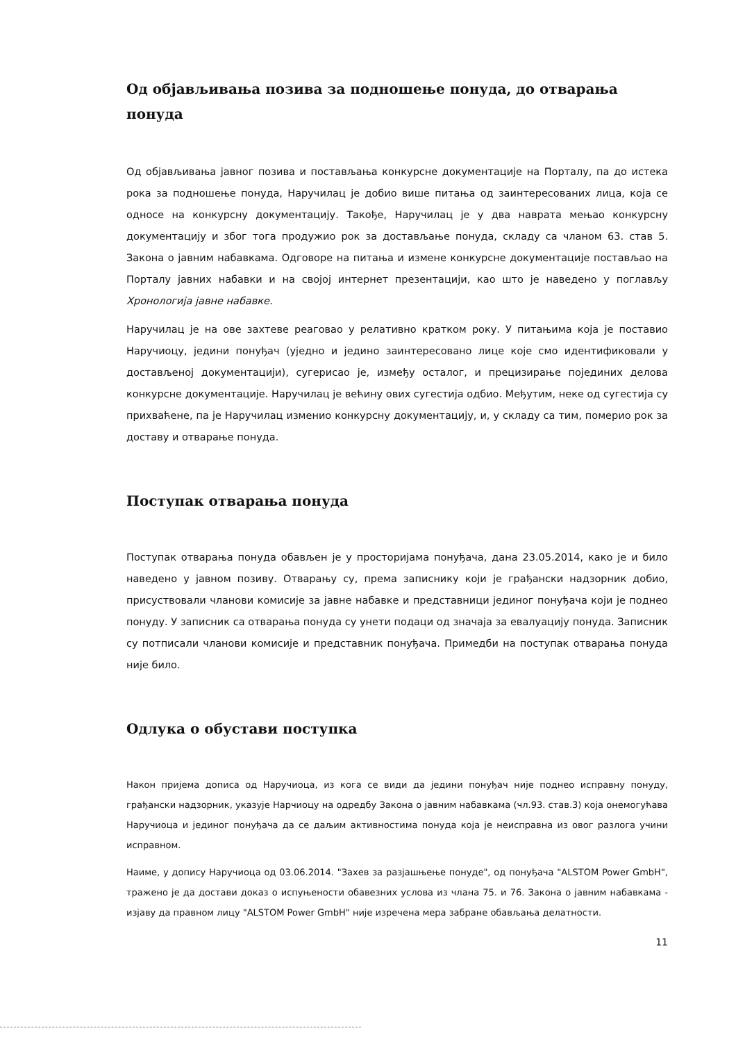Од објављивања позива за подношење понуда, до отварања понуда
Од објављивања јавног позива и постављања конкурсне документације на Порталу, па до истека рока за подношење понуда, Наручилац је добио више питања од заинтересованих лица, која се односе на конкурсну документацију. Такође, Наручилац је у два наврата мењао конкурсну документацију и због тога продужио рок за достављање понуда, складу са чланом 63. став 5. Закона о јавним набавкама. Одговоре на питања и измене конкурсне документације постављао на Порталу јавних набавки и на својој интернет презентацији, као што је наведено у поглављу Хронологија јавне набавке.
Наручилац је на ове захтеве реаговао у релативно кратком року. У питањима која је поставио Наручиоцу, једини понуђач (уједно и једино заинтересовано лице које смо идентификовали у достављеној документацији), сугерисао је, између осталог, и прецизирање појединих делова конкурсне документације. Наручилац је већину ових сугестија одбио. Међутим, неке од сугестија су прихваћене, па је Наручилац изменио конкурсну документацију, и, у складу са тим, померио рок за доставу и отварање понуда.
Поступак отварања понуда
Поступак отварања понуда обављен је у просторијама понуђача, дана 23.05.2014, како је и било наведено у јавном позиву. Отварању су, према записнику који је грађански надзорник добио, присуствовали чланови комисије за јавне набавке и представници јединог понуђача који је поднео понуду. У записник са отварања понуда су унети подаци од значаја за евалуацију понуда. Записник су потписали чланови комисије и представник понуђача. Примедби на поступак отварања понуда није било.
Одлука о обустави поступка
Након пријема дописа од Наручиоца, из кога се види да једини понуђач није поднео исправну понуду, грађански надзорник, указује Нарчиоцу на одредбу Закона о јавним набавкама (чл.93. став.3) која онемогућава Наручиоца и јединог понуђача да се даљим активностима понуда која је неисправна из овог разлога учини исправном.
Наиме, у допису Наручиоца од 03.06.2014. "Захев за разјашњење понуде", од понуђача "ALSTOM Power GmbH", тражено је да достави доказ о испуњености обавезних услова из члана 75. и 76. Закона о јавним набавкама - изјаву да правном лицу "ALSTOM Power GmbH" није изречена мера забране обављања делатности.
11